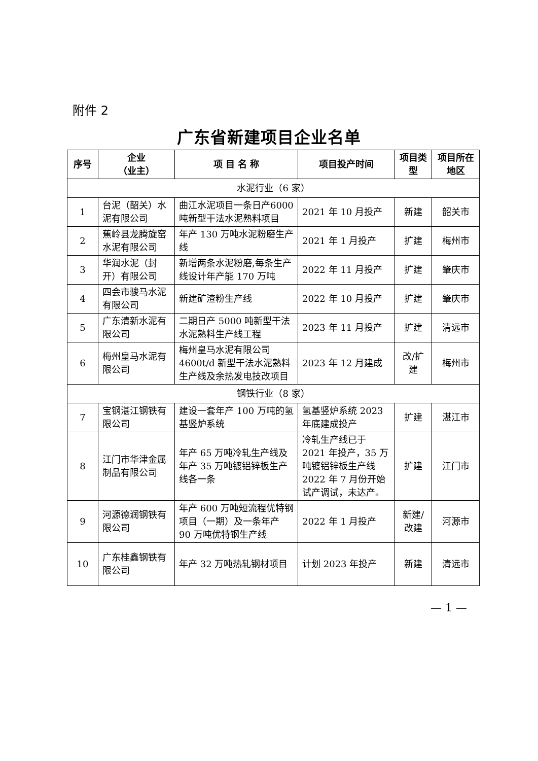附件 2
广东省新建项目企业名单
| 序号 | 企业 （业主） | 项 目 名 称 | 项目投产时间 | 项目类型 | 项目所在地区 |
| --- | --- | --- | --- | --- | --- |
| 水泥行业（6 家） | | | | | |
| 1 | 台泥（韶关）水泥有限公司 | 曲江水泥项目一条日产6000 吨新型干法水泥熟料项目 | 2021 年 10 月投产 | 新建 | 韶关市 |
| 2 | 蕉岭县龙腾旋窑水泥有限公司 | 年产 130 万吨水泥粉磨生产线 | 2021 年 1 月投产 | 扩建 | 梅州市 |
| 3 | 华润水泥（封开）有限公司 | 新增两条水泥粉磨,每条生产线设计年产能 170 万吨 | 2022 年 11 月投产 | 扩建 | 肇庆市 |
| 4 | 四会市骏马水泥有限公司 | 新建矿渣粉生产线 | 2022 年 10 月投产 | 扩建 | 肇庆市 |
| 5 | 广东清新水泥有限公司 | 二期日产 5000 吨新型干法水泥熟料生产线工程 | 2023 年 11 月投产 | 扩建 | 清远市 |
| 6 | 梅州皇马水泥有限公司 | 梅州皇马水泥有限公司4600t/d 新型干法水泥熟料生产线及余热发电技改项目 | 2023 年 12 月建成 | 改/扩建 | 梅州市 |
| 钢铁行业（8 家） | | | | | |
| 7 | 宝钢湛江钢铁有限公司 | 建设一套年产 100 万吨的氢基竖炉系统 | 氢基竖炉系统 2023 年底建成投产 | 扩建 | 湛江市 |
| 8 | 江门市华津金属制品有限公司 | 年产 65 万吨冷轧生产线及年产 35 万吨镀铝锌板生产线各一条 | 冷轧生产线已于 2021 年投产，35 万吨镀铝锌板生产线 2022 年 7 月份开始试产调试，未达产。 | 扩建 | 江门市 |
| 9 | 河源德润钢铁有限公司 | 年产 600 万吨短流程优特钢项目（一期）及一条年产 90 万吨优特钢生产线 | 2022 年 1 月投产 | 新建/改建 | 河源市 |
| 10 | 广东桂鑫钢铁有限公司 | 年产 32 万吨热轧钢材项目 | 计划 2023 年投产 | 新建 | 清远市 |
— 1 —